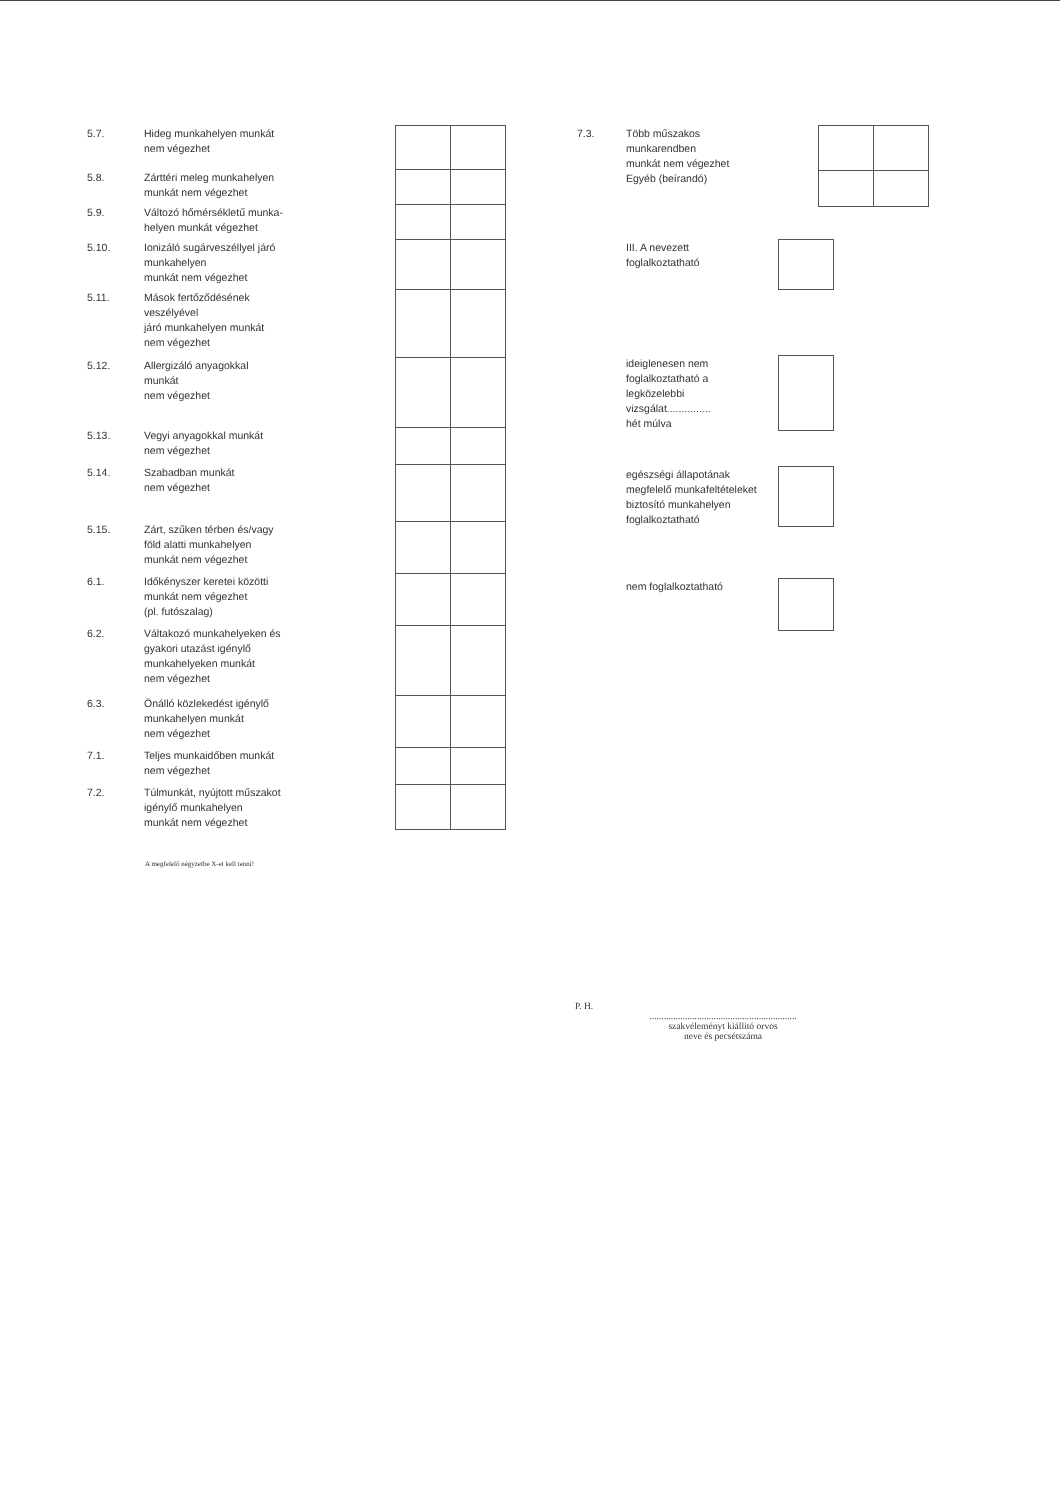| 5.7. | Hideg munkahelyen munkát nem végezhet | | | |
| 5.8. | Zárttéri meleg munkahelyen munkát nem végezhet | | | |
| 5.9. | Változó hőmérsékletű munka- helyen munkát végezhet | | | |
| 5.10. | Ionizáló sugárveszéllyel járó munkahelyen munkát nem végezhet | | | |
| 5.11. | Mások fertőződésének veszélyével járó munkahelyen munkát nem végezhet | | | |
| 5.12. | Allergizáló anyagokkal munkát nem végezhet | | | |
| 5.13. | Vegyi anyagokkal munkát nem végezhet | | | |
| 5.14. | Szabadban munkát nem végezhet | | | |
| 5.15. | Zárt, szűken térben és/vagy föld alatti munkahelyen munkát nem végezhet | | | |
| 6.1. | Időkényszer keretei közötti munkát nem végezhet (pl. futószalag) | | | |
| 6.2. | Váltakozó munkahelyeken és gyakori utazást igénylő munkahelyeken munkát nem végezhet | | | |
| 6.3. | Önálló közlekedést igénylő munkahelyen munkát nem végezhet | | | |
| 7.1. | Teljes munkaidőben munkát nem végezhet | | | |
| 7.2. | Túlmunkát, nyújtott műszakot igénylő munkahelyen munkát nem végezhet | | | |
A megfelelő négyzetbe X-et kell tenni!
| 7.3. | Több műszakos munkarendben munkát nem végezhet | | |
| | Egyéb (beírandó) | | |
| | III. A nevezett foglalkoztatható | |
| | ideiglenesen nem foglalkoztatható a legközelebbi vizsgálat............... hét múlva | |
| | egészségi állapotának megfelelő munkafeltételeket biztosító munkahelyen foglalkoztatható | |
| | nem foglalkoztatható | |
P. H.
..............................................................
szakvéleményt kiállító orvos
neve és pecsétszáma